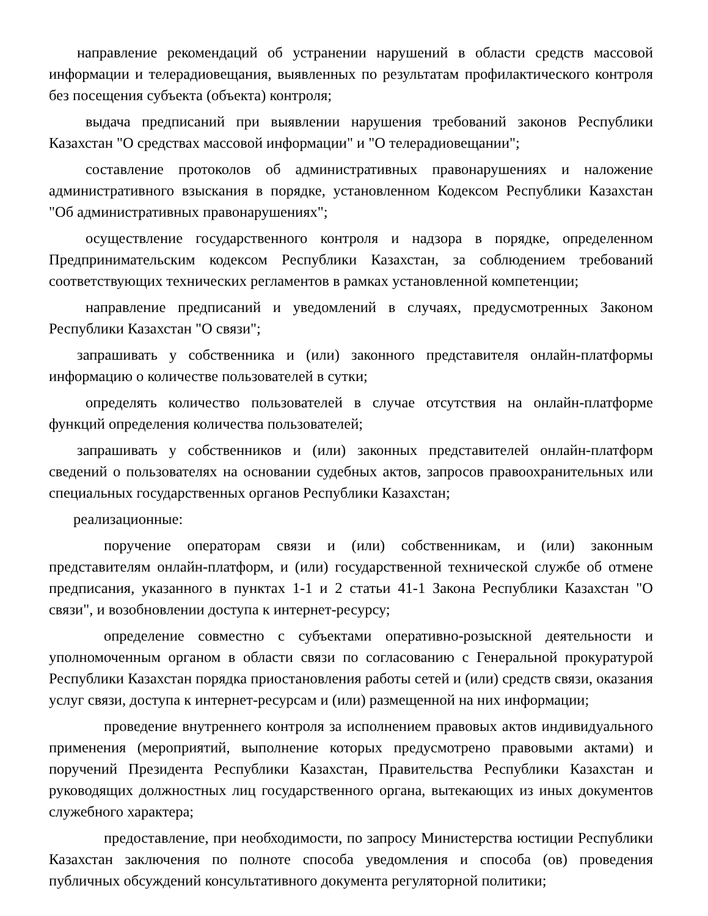направление рекомендаций об устранении нарушений в области средств массовой информации и телерадиовещания, выявленных по результатам профилактического контроля без посещения субъекта (объекта) контроля;
выдача предписаний при выявлении нарушения требований законов Республики Казахстан "О средствах массовой информации" и "О телерадиовещании";
составление протоколов об административных правонарушениях и наложение административного взыскания в порядке, установленном Кодексом Республики Казахстан "Об административных правонарушениях";
осуществление государственного контроля и надзора в порядке, определенном Предпринимательским кодексом Республики Казахстан, за соблюдением требований соответствующих технических регламентов в рамках установленной компетенции;
направление предписаний и уведомлений в случаях, предусмотренных Законом Республики Казахстан "О связи";
запрашивать у собственника и (или) законного представителя онлайн-платформы информацию о количестве пользователей в сутки;
определять количество пользователей в случае отсутствия на онлайн-платформе функций определения количества пользователей;
запрашивать у собственников и (или) законных представителей онлайн-платформ сведений о пользователях на основании судебных актов, запросов правоохранительных или специальных государственных органов Республики Казахстан;
реализационные:
поручение операторам связи и (или) собственникам, и (или) законным представителям онлайн-платформ, и (или) государственной технической службе об отмене предписания, указанного в пунктах 1-1 и 2 статьи 41-1 Закона Республики Казахстан "О связи", и возобновлении доступа к интернет-ресурсу;
определение совместно с субъектами оперативно-розыскной деятельности и уполномоченным органом в области связи по согласованию с Генеральной прокуратурой Республики Казахстан порядка приостановления работы сетей и (или) средств связи, оказания услуг связи, доступа к интернет-ресурсам и (или) размещенной на них информации;
проведение внутреннего контроля за исполнением правовых актов индивидуального применения (мероприятий, выполнение которых предусмотрено правовыми актами) и поручений Президента Республики Казахстан, Правительства Республики Казахстан и руководящих должностных лиц государственного органа, вытекающих из иных документов служебного характера;
предоставление, при необходимости, по запросу Министерства юстиции Республики Казахстан заключения по полноте способа уведомления и способа (ов) проведения публичных обсуждений консультативного документа регуляторной политики;